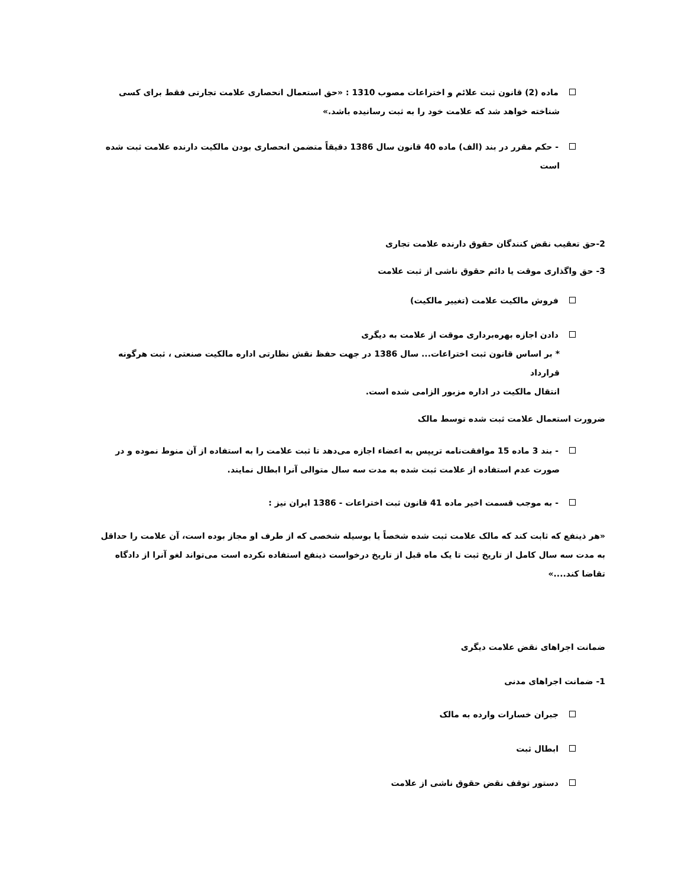ماده (2) قانون ثبت علائم و اختراعات مصوب 1310 : «حق استعمال انحصاری علامت تجارتی فقط برای کسی
شناخته خواهد شد که علامت خود را به ثبت رسانیده باشد.»
- حکم مقرر در بند (الف) ماده 40 قانون سال 1386 دقیقاً متضمن انحصاری بودن مالکیت دارنده علامت ثبت شده
است
2-حق تعقیب نقض کنندگان حقوق دارنده علامت تجاری
3- حق واگذاری موقت یا دائم حقوق ناشی از ثبت علامت
فروش مالکیت علامت (تغییر مالکیت)
دادن اجازه بهره‌برداری موقت از علامت به دیگری
* بر اساس قانون ثبت اختراعات... سال 1386 در جهت حفظ نقش نظارتی اداره مالکیت صنعتی ، ثبت هرگونه قرارداد
انتقال مالکیت در اداره مزبور الزامی شده است.
ضرورت استعمال علامت ثبت شده توسط مالک
- بند 3 ماده 15 موافقت‌نامه تریپس به اعضاء اجازه می‌دهد تا ثبت علامت را به استفاده از آن منوط نموده و در
صورت عدم استفاده از علامت ثبت شده به مدت سه سال متوالی آنرا ابطال نمایند.
- به موجب قسمت اخیر ماده 41 قانون ثبت اختراعات - 1386 ایران نیز :
«هر ذینفع که ثابت کند که مالک علامت ثبت شده شخصاً یا بوسیله شخصی که از طرف او مجاز بوده است، آن علامت را حداقل
به مدت سه سال کامل از تاریخ ثبت تا یک ماه قبل از تاریخ درخواست ذینفع استفاده نکرده است می‌تواند لغو آنرا از دادگاه
تقاضا کند....»
ضمانت اجراهای نقض علامت دیگری
1- ضمانت اجراهای مدنی
جبران خسارات وارده به مالک
ابطال ثبت
دستور توقف نقض حقوق ناشی از علامت